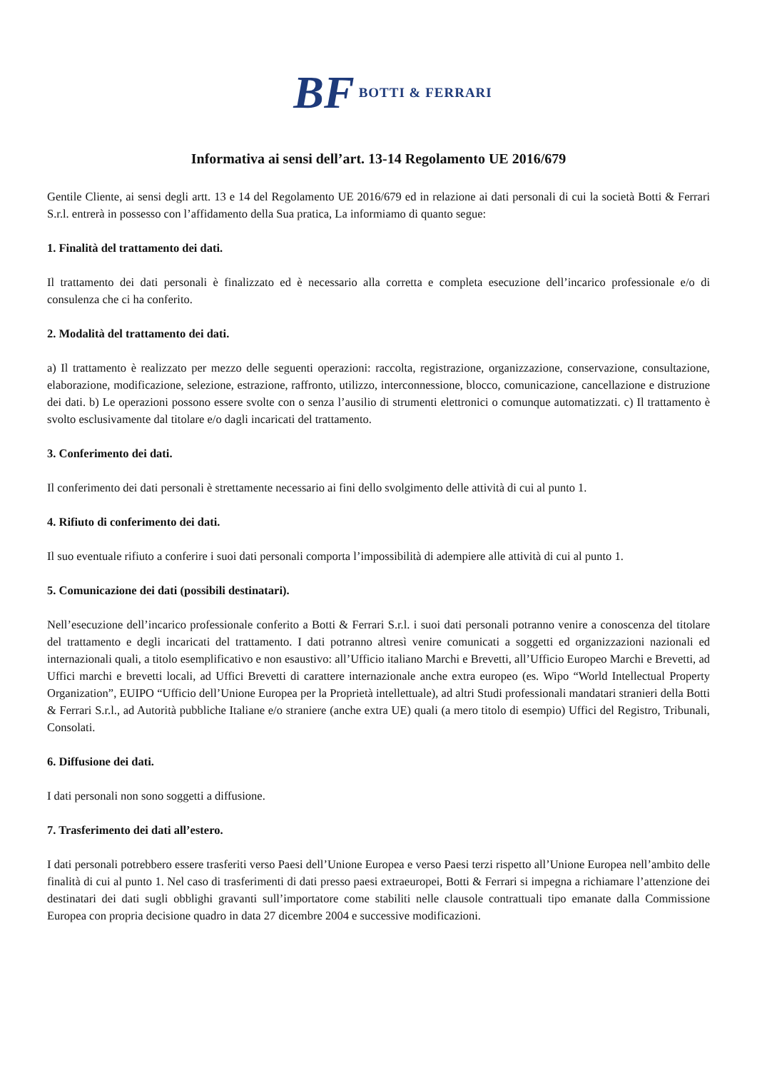BF BOTTI & FERRARI
Informativa ai sensi dell’art. 13-14 Regolamento UE 2016/679
Gentile Cliente, ai sensi degli artt. 13 e 14 del Regolamento UE 2016/679 ed in relazione ai dati personali di cui la società Botti & Ferrari S.r.l. entrerà in possesso con l’affidamento della Sua pratica, La informiamo di quanto segue:
1. Finalità del trattamento dei dati.
Il trattamento dei dati personali è finalizzato ed è necessario alla corretta e completa esecuzione dell’incarico professionale e/o di consulenza che ci ha conferito.
2. Modalità del trattamento dei dati.
a) Il trattamento è realizzato per mezzo delle seguenti operazioni: raccolta, registrazione, organizzazione, conservazione, consultazione, elaborazione, modificazione, selezione, estrazione, raffronto, utilizzo, interconnessione, blocco, comunicazione, cancellazione e distruzione dei dati. b) Le operazioni possono essere svolte con o senza l’ausilio di strumenti elettronici o comunque automatizzati. c) Il trattamento è svolto esclusivamente dal titolare e/o dagli incaricati del trattamento.
3. Conferimento dei dati.
Il conferimento dei dati personali è strettamente necessario ai fini dello svolgimento delle attività di cui al punto 1.
4. Rifiuto di conferimento dei dati.
Il suo eventuale rifiuto a conferire i suoi dati personali comporta l’impossibilità di adempiere alle attività di cui al punto 1.
5. Comunicazione dei dati (possibili destinatari).
Nell’esecuzione dell’incarico professionale conferito a Botti & Ferrari S.r.l. i suoi dati personali potranno venire a conoscenza del titolare del trattamento e degli incaricati del trattamento. I dati potranno altresì venire comunicati a soggetti ed organizzazioni nazionali ed internazionali quali, a titolo esemplificativo e non esaustivo: all’Ufficio italiano Marchi e Brevetti, all’Ufficio Europeo Marchi e Brevetti, ad Uffici marchi e brevetti locali, ad Uffici Brevetti di carattere internazionale anche extra europeo (es. Wipo “World Intellectual Property Organization”, EUIPO “Ufficio dell’Unione Europea per la Proprietà intellettuale), ad altri Studi professionali mandatari stranieri della Botti & Ferrari S.r.l., ad Autorità pubbliche Italiane e/o straniere (anche extra UE) quali (a mero titolo di esempio) Uffici del Registro, Tribunali, Consolati.
6. Diffusione dei dati.
I dati personali non sono soggetti a diffusione.
7. Trasferimento dei dati all’estero.
I dati personali potrebbero essere trasferiti verso Paesi dell’Unione Europea e verso Paesi terzi rispetto all’Unione Europea nell’ambito delle finalità di cui al punto 1. Nel caso di trasferimenti di dati presso paesi extraeuropei, Botti & Ferrari si impegna a richiamare l’attenzione dei destinatari dei dati sugli obblighi gravanti sull’importatore come stabiliti nelle clausole contrattuali tipo emanate dalla Commissione Europea con propria decisione quadro in data 27 dicembre 2004 e successive modificazioni.